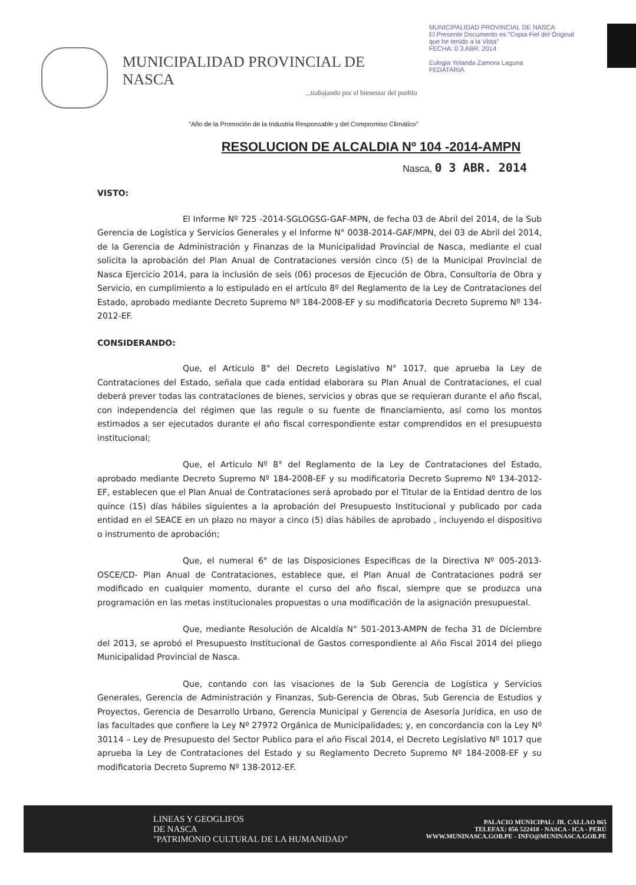MUNICIPALIDAD PROVINCIAL DE NASCA
...trabajando por el bienestar del pueblo
MUNICIPALIDAD PROVINCIAL DE NASCA
El Presente Documento es "Copia Fiel del Original que he tenido a la Vista"
FECHA: 0 3 ABR. 2014
Eulogia Yolanda Zamora Laguna
FEDATARIA
"Año de la Promoción de la Industria Responsable y del Compromiso Climático"
RESOLUCION DE ALCALDIA Nº 104 -2014-AMPN
Nasca, 0 3 ABR. 2014
VISTO:
El Informe Nº 725 -2014-SGLOGSG-GAF-MPN, de fecha 03 de Abril del 2014, de la Sub Gerencia de Logística y Servicios Generales y el Informe N° 0038-2014-GAF/MPN, del 03 de Abril del 2014, de la Gerencia de Administración y Finanzas de la Municipalidad Provincial de Nasca, mediante el cual solicita la aprobación del Plan Anual de Contrataciones versión cinco (5) de la Municipal Provincial de Nasca Ejercicio 2014, para la inclusión de seis (06) procesos de Ejecución de Obra, Consultoria de Obra y Servicio, en cumplimiento a lo estipulado en el artículo 8º del Reglamento de la Ley de Contrataciones del Estado, aprobado mediante Decreto Supremo Nº 184-2008-EF y su modificatoria Decreto Supremo Nº 134-2012-EF.
CONSIDERANDO:
Que, el Articulo 8° del Decreto Legislativo N° 1017, que aprueba la Ley de Contrataciones del Estado, señala que cada entidad elaborara su Plan Anual de Contrataciones, el cual deberá prever todas las contrataciones de bienes, servicios y obras que se requieran durante el año fiscal, con independencia del régimen que las regule o su fuente de financiamiento, así como los montos estimados a ser ejecutados durante el año fiscal correspondiente estar comprendidos en el presupuesto institucional;
Que, el Articulo Nº 8° del Reglamento de la Ley de Contrataciones del Estado, aprobado mediante Decreto Supremo Nº 184-2008-EF y su modificatoria Decreto Supremo Nº 134-2012-EF, establecen que el Plan Anual de Contrataciones será aprobado por el Titular de la Entidad dentro de los quince (15) días hábiles siguientes a la aprobación del Presupuesto Institucional y publicado por cada entidad en el SEACE en un plazo no mayor a cinco (5) días hábiles de aprobado , incluyendo el dispositivo o instrumento de aprobación;
Que, el numeral 6° de las Disposiciones Especificas de la Directiva Nº 005-2013-OSCE/CD- Plan Anual de Contrataciones, establece que, el Plan Anual de Contrataciones podrá ser modificado en cualquier momento, durante el curso del año fiscal, siempre que se produzca una programación en las metas institucionales propuestas o una modificación de la asignación presupuestal.
Que, mediante Resolución de Alcaldía N° 501-2013-AMPN de fecha 31 de Diciembre del 2013, se aprobó el Presupuesto Institucional de Gastos correspondiente al Año Fiscal 2014 del pliego Municipalidad Provincial de Nasca.
Que, contando con las visaciones de la Sub Gerencia de Logística y Servicios Generales, Gerencia de Administración y Finanzas, Sub-Gerencia de Obras, Sub Gerencia de Estudios y Proyectos, Gerencia de Desarrollo Urbano, Gerencia Municipal y Gerencia de Asesoría Jurídica, en uso de las facultades que confiere la Ley Nº 27972 Orgánica de Municipalidades; y, en concordancia con la Ley Nº 30114 – Ley de Presupuesto del Sector Publico para el año Fiscal 2014, el Decreto Legislativo Nº 1017 que aprueba la Ley de Contrataciones del Estado y su Reglamento Decreto Supremo Nº 184-2008-EF y su modificatoria Decreto Supremo Nº 138-2012-EF.
LINEAS Y GEOGLIFOS
DE NASCA
"PATRIMONIO CULTURAL DE LA HUMANIDAD"
PALACIO MUNICIPAL: JR. CALLAO 865
TELEFAX: 056 522418 - NASCA - ICA - PERÚ
WWW.MUNINASCA.GOB.PE - INFO@MUNINASCA.GOB.PE